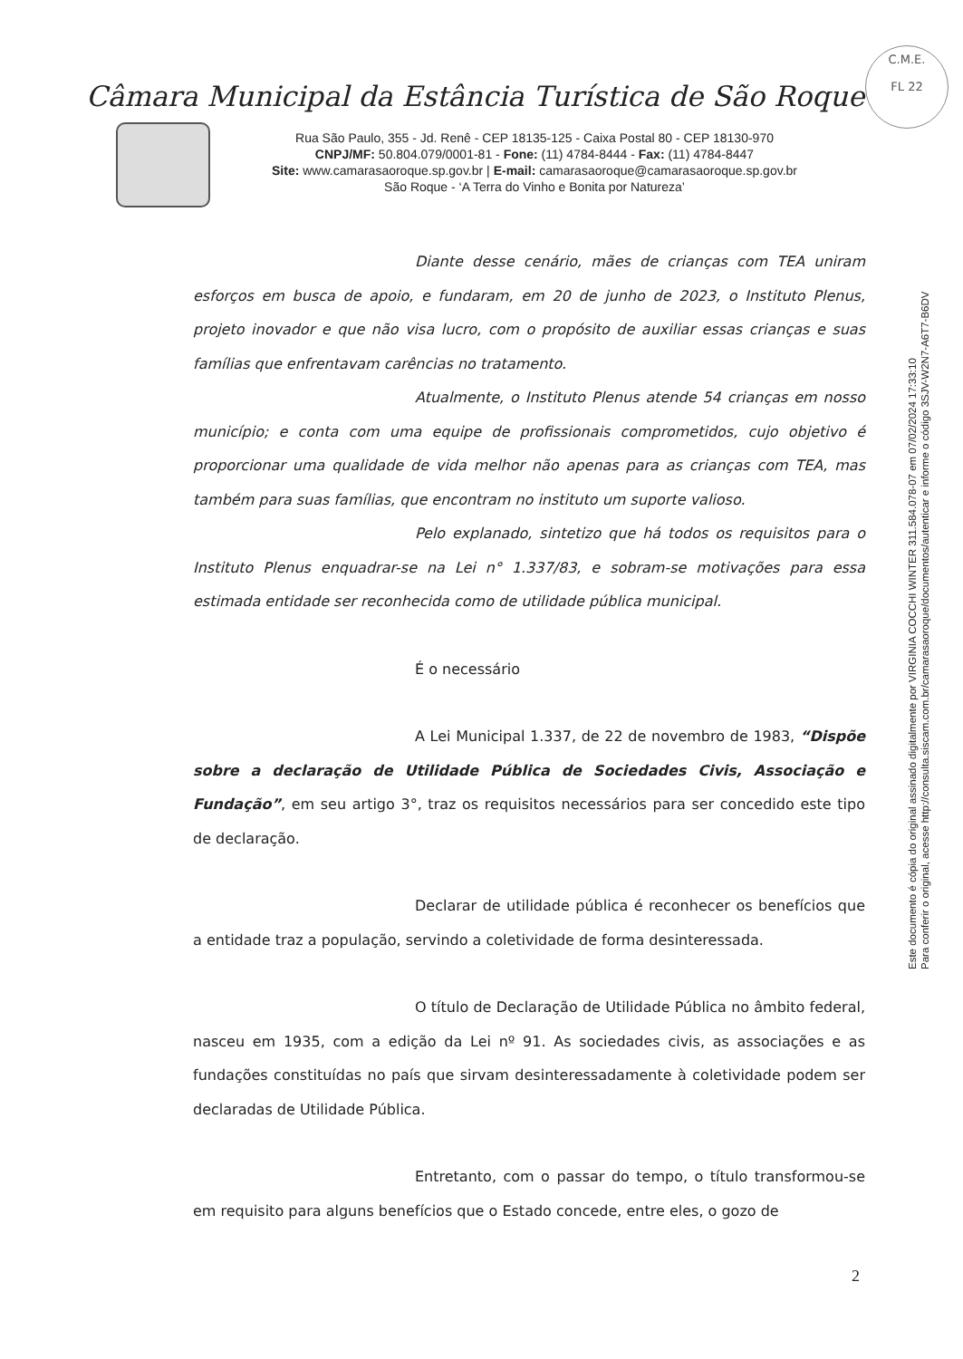C.M.E.
FL 22
Câmara Municipal da Estância Turística de São Roque
Rua São Paulo, 355 - Jd. Renê - CEP 18135-125 - Caixa Postal 80 - CEP 18130-970
CNPJ/MF: 50.804.079/0001-81 - Fone: (11) 4784-8444 - Fax: (11) 4784-8447
Site: www.camarasaoroque.sp.gov.br | E-mail: camarasaoroque@camarasaoroque.sp.gov.br
São Roque - ‘A Terra do Vinho e Bonita por Natureza’
Diante desse cenário, mães de crianças com TEA uniram esforços em busca de apoio, e fundaram, em 20 de junho de 2023, o Instituto Plenus, projeto inovador e que não visa lucro, com o propósito de auxiliar essas crianças e suas famílias que enfrentavam carências no tratamento.
Atualmente, o Instituto Plenus atende 54 crianças em nosso município; e conta com uma equipe de profissionais comprometidos, cujo objetivo é proporcionar uma qualidade de vida melhor não apenas para as crianças com TEA, mas também para suas famílias, que encontram no instituto um suporte valioso.
Pelo explanado, sintetizo que há todos os requisitos para o Instituto Plenus enquadrar-se na Lei n° 1.337/83, e sobram-se motivações para essa estimada entidade ser reconhecida como de utilidade pública municipal.
É o necessário
A Lei Municipal 1.337, de 22 de novembro de 1983, “Dispõe sobre a declaração de Utilidade Pública de Sociedades Civis, Associação e Fundação”, em seu artigo 3°, traz os requisitos necessários para ser concedido este tipo de declaração.
Declarar de utilidade pública é reconhecer os benefícios que a entidade traz a população, servindo a coletividade de forma desinteressada.
O título de Declaração de Utilidade Pública no âmbito federal, nasceu em 1935, com a edição da Lei nº 91. As sociedades civis, as associações e as fundações constituídas no país que sirvam desinteressadamente à coletividade podem ser declaradas de Utilidade Pública.
Entretanto, com o passar do tempo, o título transformou-se em requisito para alguns benefícios que o Estado concede, entre eles, o gozo de
Este documento é cópia do original assinado digitalmente por VIRGINIA COCCHI WINTER 311.584.078-07 em 07/02/2024 17:33:10
Para conferir o original, acesse http://consulta.siscam.com.br/camarasaoroque/documentos/autenticar e informe o código 3SJV-W2N7-A6T7-B6DV
2